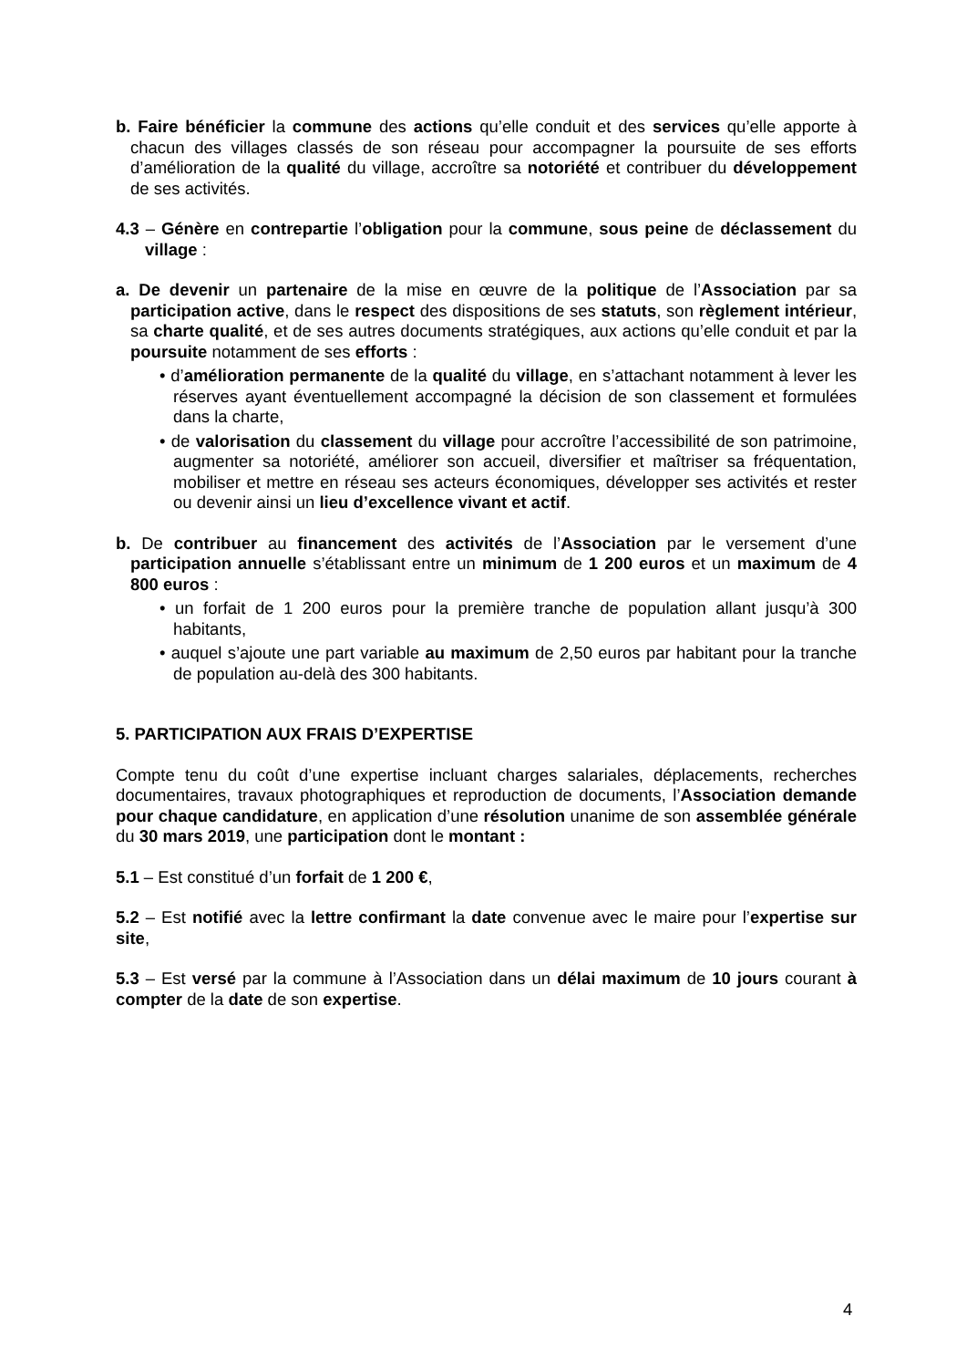b. Faire bénéficier la commune des actions qu’elle conduit et des services qu’elle apporte à chacun des villages classés de son réseau pour accompagner la poursuite de ses efforts d’amélioration de la qualité du village, accroître sa notoriété et contribuer du développement de ses activités.
4.3 – Génère en contrepartie l’obligation pour la commune, sous peine de déclassement du village :
a. De devenir un partenaire de la mise en œuvre de la politique de l’Association par sa participation active, dans le respect des dispositions de ses statuts, son règlement intérieur, sa charte qualité, et de ses autres documents stratégiques, aux actions qu’elle conduit et par la poursuite notamment de ses efforts :
• d’amélioration permanente de la qualité du village, en s’attachant notamment à lever les réserves ayant éventuellement accompagné la décision de son classement et formulées dans la charte,
• de valorisation du classement du village pour accroître l’accessibilité de son patrimoine, augmenter sa notoriété, améliorer son accueil, diversifier et maîtriser sa fréquentation, mobiliser et mettre en réseau ses acteurs économiques, développer ses activités et rester ou devenir ainsi un lieu d’excellence vivant et actif.
b. De contribuer au financement des activités de l’Association par le versement d’une participation annuelle s’établissant entre un minimum de 1 200 euros et un maximum de 4 800 euros :
• un forfait de 1 200 euros pour la première tranche de population allant jusqu’à 300 habitants,
• auquel s’ajoute une part variable au maximum de 2,50 euros par habitant pour la tranche de population au-delà des 300 habitants.
5. PARTICIPATION AUX FRAIS D’EXPERTISE
Compte tenu du coût d’une expertise incluant charges salariales, déplacements, recherches documentaires, travaux photographiques et reproduction de documents, l’Association demande pour chaque candidature, en application d’une résolution unanime de son assemblée générale du 30 mars 2019, une participation dont le montant :
5.1 – Est constitué d’un forfait de 1 200 €,
5.2 – Est notifié avec la lettre confirmant la date convenue avec le maire pour l’expertise sur site,
5.3 – Est versé par la commune à l’Association dans un délai maximum de 10 jours courant à compter de la date de son expertise.
4